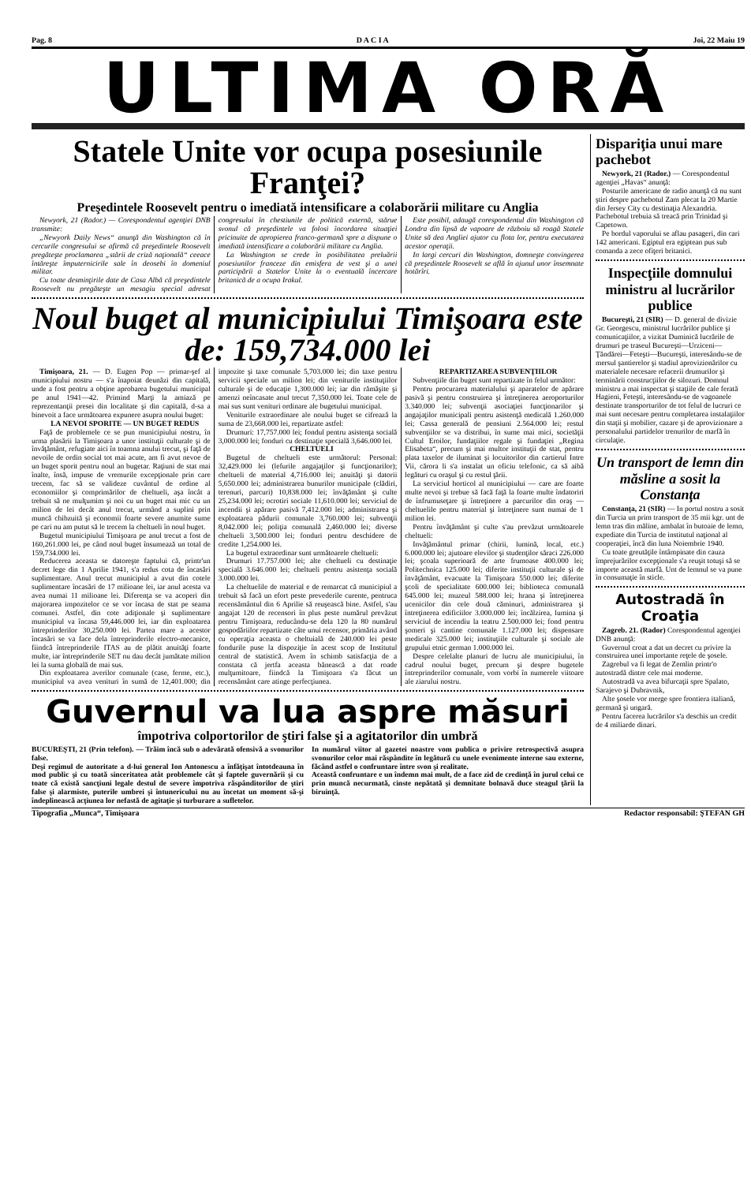Pag. 8 D A C I A Joi, 22 Maiu 19
ULTIMA ORĂ
Statele Unite vor ocupa posesiunile Franţei?
Preşedintele Roosevelt pentru o imediată intensificare a colaborării militare cu Anglia
Newyork, 21 (Rador.) — Corespondentul agenţiei DNB transmite:
„Newyork Daily News“ anunţă din Washington că în cercurile congresului se afirmă că preşedintele Roosevelt pregăteşte proclamarea „stării de criză naţională“ ceeace întăreşte împuternicirile sale în deosebi în domeniul militar.
Cu toate desminţirile date de Casa Albă că preşedintele Roosevelt nu pregăteşte un mesagiu special adresat congresului în chestiunile de politică externă, stărue svonul că preşedintele va folosi încordarea situaţiei pricinuite de apropierea franco-germană spre a dispune o imediată intensificare a colaborării militare cu Anglia.
La Washington se crede în posibilitatea preluării posesiunilor franceze din emisfera de vest şi a unei participării a Statelor Unite la o eventuală încercare britanică de a ocupa Irakul.
Este posibil, adaugă corespondentul din Washington că Londra din lipsă de vapoare de războiu să roagă Statele Unite să dea Angliei ajutor cu flota lor, pentru executarea acestor operaţii.
In largi cercuri din Washington, domneşte convingerea că preşedintele Roosevelt se află în ajunul unor însemnate hotărîri.
Noul buget al municipiului Timişoara este de: 159,734.000 lei
Timişoara, 21. — D. Eugen Pop — primar-şef al municipiului nostru — s'a înapoiat deunăzi din capitală, unde a fost pentru a obţine aprobarea bugetului municipal pe anul 1941—42. Primind Marţi la amiază pe reprezentanţii presei din localitate şi din capitală, d-sa a binevoit a face următoarea expunere asupra noului buget:
LA NEVOI SPORITE — UN BUGET REDUS
Faţă de problemele ce se pun municipiului nostru, în urma plasării la Timişoara a unor instituţii culturale şi de învăţământ, refugiate aici în toamna anului trecut, şi faţă de nevoile de ordin social tot mai acute, am fi avut nevoe de un buget sporit pentru noul an bugetar. Raţiuni de stat mai înalte, însă, impuse de vremurile excepţionale prin care trecem, fac să se valideze cuvântul de ordine al economiilor şi comprimărilor de cheltueli, aşa încât a trebuit să ne mulţumim şi noi cu un buget mai mic cu un milion de lei decât anul trecut, urmând a suplini prin muncă chibzuită şi economii foarte severe anumite sume pe cari nu am putut să le trecem la cheltueli în noul buget.
Bugetul municipiului Timişoara pe anul trecut a fost de 160,261.000 lei, pe când noul buget însumează un total de 159,734.000 lei.
Reducerea aceasta se datoreşte faptului că, printr'un decret lege din 1 Aprilie 1941, s'a redus cota de încasări suplimentare. Anul trecut municipiul a avut din cotele suplimentare încasări de 17 milioane lei, iar anul acesta va avea numai 11 milioane lei. Diferenţa se va acoperi din majorarea impozitelor ce se vor încasa de stat pe seama comunei. Astfel, din cote adiţionale şi suplimentare municipiul va încasa 59,446.000 lei, iar din exploatarea întreprinderilor 30,250.000 lei. Partea mare a acestor încasări se va face dela întreprinderile electro-mecanice, fiindcă întreprinderile ITAS au de plătit anuităţi foarte multe, iar întreprinderile SET nu dau decât jumătate milion lei la suma globală de mai sus.
Din exploatarea averilor comunale (case, ferme, etc.), municipiul va avea venituri în sumă de 12,401.000; din impozite şi taxe comunale 5,703.000 lei; din taxe pentru servicii speciale un milion lei; din veniturile instituţiilor culturale şi de educaţie 1,300.000 lei; iar din rămăşite şi amenzi neîncasate anul trecut 7,350.000 lei. Toate cele de mai sus sunt venituri ordinare ale bugetului municipal.
Veniturile extraordinare ale noului buget se cifrează la suma de 23,668.000 lei, repartizate astfel:
Drumuri: 17,757.000 lei; fondul pentru asistenţa socială 3,000.000 lei; fonduri cu destinaţie specială 3,646.000 lei.
CHELTUELI
Bugetul de cheltueli este următorul: Personal: 32,429.000 lei (lefurile angajaţilor şi funcţionarilor); cheltueli de material 4,716.000 lei; anuităţi şi datorii 5,650.000 lei; administrarea bunurilor municipale (clădiri, terenuri, parcuri) 10,838.000 lei; învăţământ şi culte 25,234.000 lei; ocrotiri sociale 11,610.000 lei; serviciul de incendii şi apărare pasivă 7,412.000 lei; administrarea şi exploatarea pădurii comunale 3,760.000 lei; subvenţii 8,042.000 lei; poliţia comunală 2,460.000 lei; diverse cheltueli 3,500.000 lei; fonduri pentru deschidere de credite 1,254.000 lei.
La bugetul extraordinar sunt următoarele cheltueli:
Drumuri 17.757.000 lei; alte cheltueli cu destinaţie specială 3.646.000 lei; cheltueli pentru asistenţa socială 3.000.000 lei.
La cheltuelile de material e de remarcat că municipiul a trebuit să facă un efort peste prevederile curente, pentruca recensământul din 6 Aprilie să reuşească bine. Astfel, s'au angajat 120 de recensori în plus peste numărul prevăzut pentru Timişoara, reducându-se dela 120 la 80 numărul gospodăriilor repartizate câte unui recensor, primăria având cu operaţia aceasta o cheltuială de 240.000 lei peste fondurile puse la dispoziţie în acest scop de Institutul central de statistică. Avem în schimb satisfacţia de a constata că jertfa aceasta bănească a dat roade mulţumitoare, fiindcă la Timişoara s'a făcut un recensământ care atinge perfecţiunea.
REPARTIZAREA SUBVENŢIILOR
Subvenţiile din buget sunt repartizate în felul următor:
Pentru procurarea materialului şi aparatelor de apărare pasivă şi pentru construirea şi întreţinerea aeroporturilor 3.340.000 lei; subvenţii asociaţiei funcţionarilor şi angajaţilor municipali pentru asistenţă medicală 1.260.000 lei; Cassa generală de pensiuni 2.564.000 lei; restul subvenţiilor se va distribui, în sume mai mici, societăţii Cultul Eroilor, fundaţiilor regale şi fundaţiei „Regina Elisabeta“, precum şi mai multor instituţii de stat, pentru plata taxelor de iluminat şi locuitorilor din cartierul Intre Vii, cărora li s'a instalat un oficiu telefonic, ca să aibă legături cu oraşul şi cu restul ţării.
La serviciul horticol al municipiului — care are foarte multe nevoi şi trebue să facă faţă la foarte multe îndatoriri de înfrumuseţare şi întreţinere a parcurilor din oraş — cheltuelile pentru material şi întreţinere sunt numai de 1 milion lei.
Pentru învăţământ şi culte s'au prevăzut următoarele cheltueli:
Invăţământul primar (chirii, lumină, local, etc.) 6.000.000 lei; ajutoare elevilor şi studenţilor săraci 226.000 lei; şcoala superioară de arte frumoase 400.000 lei; Politechnica 125.000 lei; diferite instituţii culturale şi de învăţământ, evacuate la Timişoara 550.000 lei; diferite şcoli de specialitate 600.000 lei; biblioteca comunală 645.000 lei; muzeul 588.000 lei; hrana şi întreţinerea ucenicilor din cele două căminuri, administrarea şi întreţinerea edificiilor 3.000.000 lei; încălzirea, lumina şi serviciul de incendiu la teatru 2.500.000 lei; fond pentru şomeri şi cantine comunale 1.127.000 lei; dispensare medicale 325.000 lei; instituţiile culturale şi sociale ale grupului etnic german 1.000.000 lei.
Despre celelalte planuri de lucru ale municipiului, în cadrul noului buget, precum şi despre bugetele întreprinderilor comunale, vom vorbi în numerele viitoare ale ziarului nostru.
Guvernul va lua aspre măsuri
împotriva colportorilor de ştiri false şi a agitatorilor din umbră
BUCUREŞTI, 21 (Prin telefon). — Trăim încă sub o adevărată ofensivă a svonurilor false.
Deşi regimul de autoritate a d-lui general Ion Antonescu a înfăţişat întotdeauna în mod public şi cu toată sinceritatea atât problemele cât şi faptele guvernării şi cu toate că există sancţiuni legale destul de severe împotriva răspânditorilor de ştiri false şi alarmiste, puterile umbrei şi întunericului nu au încetat un moment să-şi îndeplinească acţiunea lor nefastă de agitaţie şi turburare a sufletelor.
In numărul viitor al gazetei noastre vom publica o privire retrospectivă asupra svonurilor celor mai răspândite în legătură cu unele evenimente interne sau externe, făcând astfel o confruntare între svon şi realitate.
Această confruntare e un îndemn mai mult, de a face zid de credinţă în jurul celui ce prin muncă necurmată, cinste nepătată şi demnitate bolnavă duce steagul ţării la biruinţă.
Dispariţia unui mare pachebot
Newyork, 21 (Rador.) — Corespondentul agenţiei „Havas“ anunţă:
Posturile americane de radio anunţă că nu sunt ştiri despre pachebotul Zam plecat la 20 Martie din Jersey City cu destinaţia Alexandria. Pachebotul trebuia să treacă prin Trinidad şi Capetown.
Pe bordul vaporului se aflau pasageri, din cari 142 americani. Egiptul era egiptean pus sub comanda a zece ofiţeri britanici.
Inspecţiile domnului ministru al lucrărilor publice
Bucureşti, 21 (SIR) — D. general de divizie Gr. Georgescu, ministrul lucrărilor publice şi comunicaţiilor, a vizitat Duminică lucrările de drumuri pe traseul Bucureşti—Urziceni—Ţăndărei—Feteşti—Bucureşti, interesându-se de mersul şantierelor şi stadiul aprovizionărilor cu materialele necesare refacerii drumurilor şi terminării construcţiilor de silozuri. Domnul ministru a mai inspectat şi staţiile de cale ferată Hagieni, Feteşti, interesându-se de vagoanele destinate transporturilor de tot felul de lucruri ce mai sunt necesare pentru completarea instalaţiilor din staţii şi mobilier, cazare şi de aprovizionare a personalului partidelor trenurilor de marfă în circulaţie.
Un transport de lemn din măsline a sosit la Constanţa
Constanţa, 21 (SIR) — In portul nostru a sosit din Turcia un prim transport de 35 mii kgr. unt de lemn tras din măline, ambalat în butoaie de lemn, expediate din Turcia de institutul naţional al cooperaţiei, încă din luna Noiembrie 1940.
Cu toate greutăţile întâmpinate din cauza împrejurărilor excepţionale s'a reuşit totuşi să se importe această marfă. Unt de lemnul se va pune în consumaţie în sticle.
Autostradă în Croaţia
Zagreb. 21. (Rador) Corespondentul agenţiei DNB anunţă:
Guvernul croat a dat un decret cu privire la construirea unei importante reţele de şosele.
Zagrebul va fi legat de Zemlin printr'o autostradă dintre cele mai moderne.
Autostradă va avea bifurcaţii spre Spalato, Sarajevo şi Dubravnik,
Alte şosele vor merge spre frontiera italiană, germană şi ungară.
Pentru facerea lucrărilor s'a deschis un credit de 4 miliarde dinari.
Tipografia „Munca“, Timişoara Redactor responsabil: ŞTEFAN GH